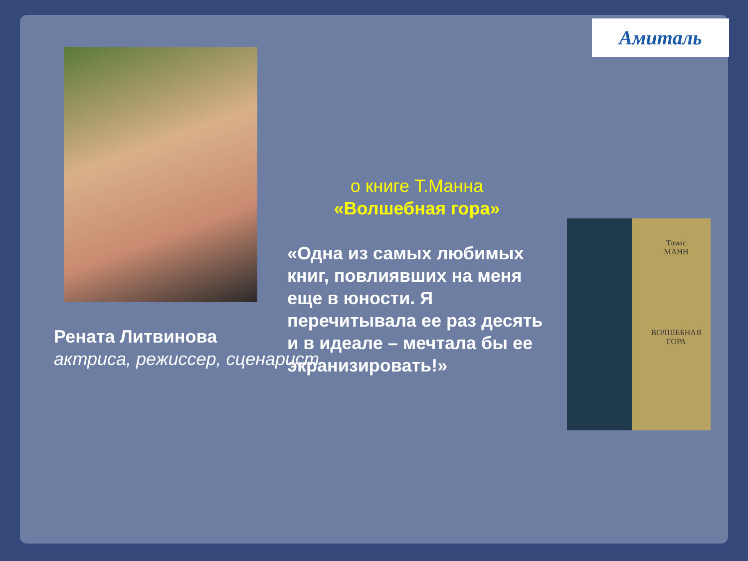Амиталь
Рената Литвинова
актриса, режиссер, сценарист
о книге Т.Манна
«Волшебная гора»
«Одна из самых любимых книг, повлиявших на меня еще в юности. Я перечитывала ее раз десять и в идеале – мечтала бы ее экранизировать!»
Томас
МАНН
ВОЛШЕБНАЯ
ГОРА